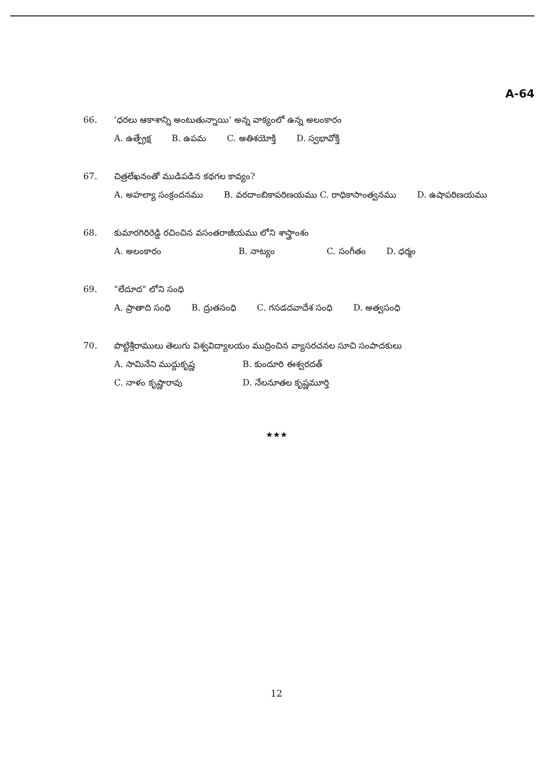A-64
66. 'ధరలు ఆకాశాన్ని అంటుతున్నాయి' అన్న వాక్యంలో ఉన్న అలంకారం
A. ఉత్ప్రేక్ష B. ఉపమ C. అతిశయోక్తి D. స్వభావోక్తి
67. చిత్రలేఖనంతో ముడిపడిన కథగల కావ్యం?
A. అహల్యా సంక్రందనము B. వరదాంబికాపరిణయము C. రాధికాసాంత్వనము D. ఉషాపరిణయము
68. కుమారగిరిరెడ్డి రచించిన వసంతరాజీయము లోని శాస్త్రాంశం
A. అలంకారం B. నాట్యం C. సంగీతం D. ధర్మం
69. "లేదూద" లోని సంధి
A. ప్రాతాది సంధి B. ద్రుతసంధి C. గసడదవాదేశ సంధి D. అత్వసంధి
70. పొట్టిశ్రీరాములు తెలుగు విశ్వవిద్యాలయం ముద్రించిన వ్యాసరచనల సూచి సంపాదకులు
A. సామినేని ముద్దుకృష్ణ B. కుందూరి ఈశ్వరదత్
C. నాళం కృష్ణారావు D. నేలనూతల కృష్ణమూర్తి
★★★
12